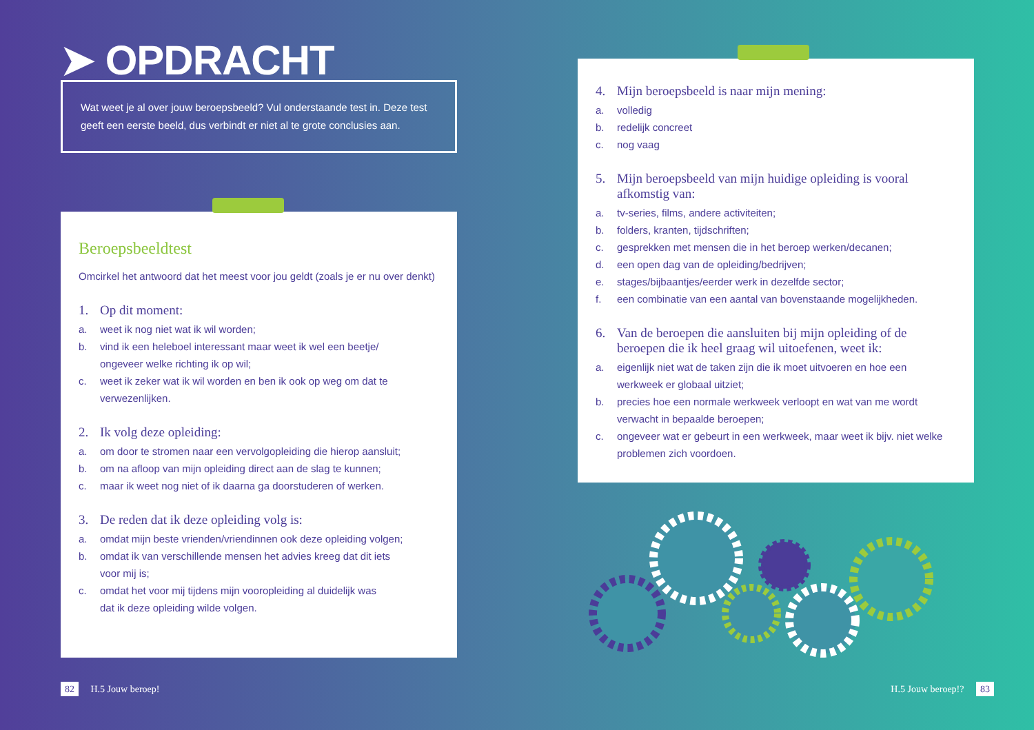➤ OPDRACHT
Wat weet je al over jouw beroepsbeeld? Vul onderstaande test in. Deze test geeft een eerste beeld, dus verbindt er niet al te grote conclusies aan.
Beroepsbeeldtest
Omcirkel het antwoord dat het meest voor jou geldt (zoals je er nu over denkt)
1. Op dit moment:
a. weet ik nog niet wat ik wil worden;
b. vind ik een heleboel interessant maar weet ik wel een beetje/
ongeveer welke richting ik op wil;
c. weet ik zeker wat ik wil worden en ben ik ook op weg om dat te
verwezenlijken.
2. Ik volg deze opleiding:
a. om door te stromen naar een vervolgopleiding die hierop aansluit;
b. om na afloop van mijn opleiding direct aan de slag te kunnen;
c. maar ik weet nog niet of ik daarna ga doorstuderen of werken.
3. De reden dat ik deze opleiding volg is:
a. omdat mijn beste vrienden/vriendinnen ook deze opleiding volgen;
b. omdat ik van verschillende mensen het advies kreeg dat dit iets
voor mij is;
c. omdat het voor mij tijdens mijn vooropleiding al duidelijk was
dat ik deze opleiding wilde volgen.
4. Mijn beroepsbeeld is naar mijn mening:
a. volledig
b. redelijk concreet
c. nog vaag
5. Mijn beroepsbeeld van mijn huidige opleiding is vooral afkomstig van:
a. tv-series, films, andere activiteiten;
b. folders, kranten, tijdschriften;
c. gesprekken met mensen die in het beroep werken/decanen;
d. een open dag van de opleiding/bedrijven;
e. stages/bijbaantjes/eerder werk in dezelfde sector;
f. een combinatie van een aantal van bovenstaande mogelijkheden.
6. Van de beroepen die aansluiten bij mijn opleiding of de beroepen die ik heel graag wil uitoefenen, weet ik:
a. eigenlijk niet wat de taken zijn die ik moet uitvoeren en hoe een
werkweek er globaal uitziet;
b. precies hoe een normale werkweek verloopt en wat van me wordt
verwacht in bepaalde beroepen;
c. ongeveer wat er gebeurt in een werkweek, maar weet ik bijv. niet welke
problemen zich voordoen.
82 H.5 Jouw beroep! H.5 Jouw beroep!? 83